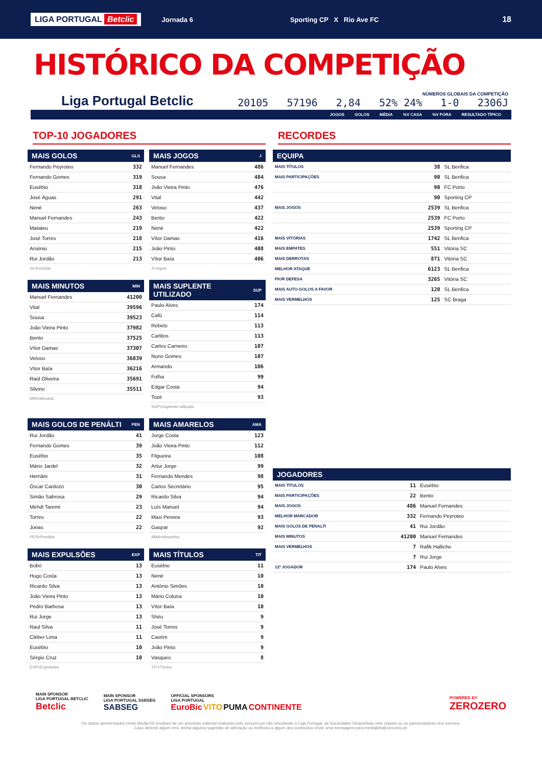LIGA PORTUGAL Betclic Jornada 6 Sporting CP X Rio Ave FC 18
HISTÓRICO DA COMPETIÇÃO
Liga Portugal Betclic
NÚMEROS GLOBAIS DA COMPETIÇÃO
20105 57196 2,84 52% 24% 1-0 2306J
JOGOS GOLOS MÉDIA%V CASA%V FORA RESULTADO TÍPICO
TOP-10 JOGADORES
| MAIS GOLOS | GLS |
| --- | --- |
| Fernando Peyroteo | 332 |
| Fernando Gomes | 319 |
| Eusébio | 318 |
| José Águas | 291 |
| Nené | 263 |
| Manuel Fernandes | 243 |
| Matateu | 219 |
| José Torres | 218 |
| Arsénio | 215 |
| Rui Jordão | 213 |
GLS=Golos
| MAIS JOGOS | J |
| --- | --- |
| Manuel Fernandes | 486 |
| Sousa | 484 |
| João Vieira Pinto | 476 |
| Vital | 442 |
| Veloso | 437 |
| Bento | 422 |
| Nené | 422 |
| Vítor Damas | 416 |
| João Pinto | 408 |
| Vítor Baía | 406 |
J=Jogos
| MAIS MINUTOS | MIN |
| --- | --- |
| Manuel Fernandes | 41200 |
| Vital | 39596 |
| Sousa | 39523 |
| João Vieira Pinto | 37982 |
| Bento | 37525 |
| Vítor Damas | 37307 |
| Veloso | 36839 |
| Vítor Baía | 36216 |
| Raúl Oliveira | 35691 |
| Silvino | 35511 |
MIN=Minutos
| MAIS SUPLENTE UTILIZADO | SUP |
| --- | --- |
| Paulo Alves | 174 |
| Cafú | 114 |
| Rebelo | 113 |
| Carlitos | 113 |
| Carlos Carneiro | 107 |
| Nuno Gomes | 107 |
| Armando | 106 |
| Folha | 99 |
| Edgar Costa | 94 |
| Tozé | 93 |
SUP=Suplente utilizado
| MAIS GOLOS DE PENÁLTI | PEN |
| --- | --- |
| Rui Jordão | 41 |
| Fernando Gomes | 39 |
| Eusébio | 35 |
| Mário Jardel | 32 |
| Hernâni | 31 |
| Óscar Cardozo | 30 |
| Simão Sabrosa | 29 |
| Mehdi Taremi | 23 |
| Torres | 22 |
| Jonas | 22 |
PEN=Penáltis
| MAIS AMARELOS | AMA |
| --- | --- |
| Jorge Costa | 123 |
| João Vieira Pinto | 112 |
| Filgueira | 108 |
| Artur Jorge | 99 |
| Fernando Mendes | 98 |
| Carlos Secretário | 95 |
| Ricardo Silva | 94 |
| Luís Manuel | 94 |
| Maxi Pereira | 93 |
| Gaspar | 92 |
AMA=Amarelos
| MAIS EXPULSÕES | EXP |
| --- | --- |
| Bobó | 13 |
| Hugo Costa | 13 |
| Ricardo Silva | 13 |
| João Vieira Pinto | 13 |
| Pedro Barbosa | 13 |
| Rui Jorge | 13 |
| Raul Silva | 11 |
| Cléber Lima | 11 |
| Eusébio | 10 |
| Sérgio Cruz | 10 |
EXP=Expulsões
| MAIS TÍTULOS | TIT |
| --- | --- |
| Eusébio | 11 |
| Nené | 10 |
| António Simões | 10 |
| Mário Coluna | 10 |
| Vítor Baía | 10 |
| Shéu | 9 |
| José Torres | 9 |
| Cavém | 9 |
| João Pinto | 9 |
| Vasques | 8 |
TIT=Títulos
RECORDES
| EQUIPA | | |
| --- | --- | --- |
| MAIS TÍTULOS | 38 | SL Benfica |
| MAIS PARTICIPAÇÕES | 90 | SL Benfica |
| | 90 | FC Porto |
| | 90 | Sporting CP |
| MAIS JOGOS | 2539 | SL Benfica |
| | 2539 | FC Porto |
| | 2539 | Sporting CP |
| MAIS VITÓRIAS | 1742 | SL Benfica |
| MAIS EMPATES | 551 | Vitória SC |
| MAIS DERROTAS | 871 | Vitória SC |
| MELHOR ATAQUE | 6123 | SL Benfica |
| PIOR DEFESA | 3265 | Vitória SC |
| MAIS AUTO-GOLOS A FAVOR | 120 | SL Benfica |
| MAIS VERMELHOS | 125 | SC Braga |
| JOGADORES | | |
| --- | --- | --- |
| MAIS TÍTULOS | 11 | Eusébio |
| MAIS PARTICIPAÇÕES | 22 | Bento |
| MAIS JOGOS | 486 | Manuel Fernandes |
| MELHOR MARCADOR | 332 | Fernando Peyroteo |
| MAIS GOLOS DE PENALTI | 41 | Rui Jordão |
| MAIS MINUTOS | 41200 | Manuel Fernandes |
| MAIS VERMELHOS | 7 | Rafik Halliche |
| | 7 | Rui Jorge |
| 12º JOGADOR | 174 | Paulo Alves |
MAIN SPONSOR
LIGA PORTUGAL BETCLIC
Betclic
MAIN SPONSOR
LIGA PORTUGAL SABSEG
SABSEG
OFFICIAL SPONSORS
LIGA PORTUGAL
EuroBic VITO PUMA CONTINENTE
POWERED BY
ZEROZERO
Os dados apresentados neste Media Kit resultam de um processo editorial realizado pelo zerozero.pt não vinculando a Liga Portugal, as Sociedades Desportivas nele citados ou os patrocinadores dos eventos.
Caso detecte algum erro, tenha alguma sugestão de alteração ou melhoria a algum dos conteúdos envie uma mensagem para mediakits@zerozero.pt.